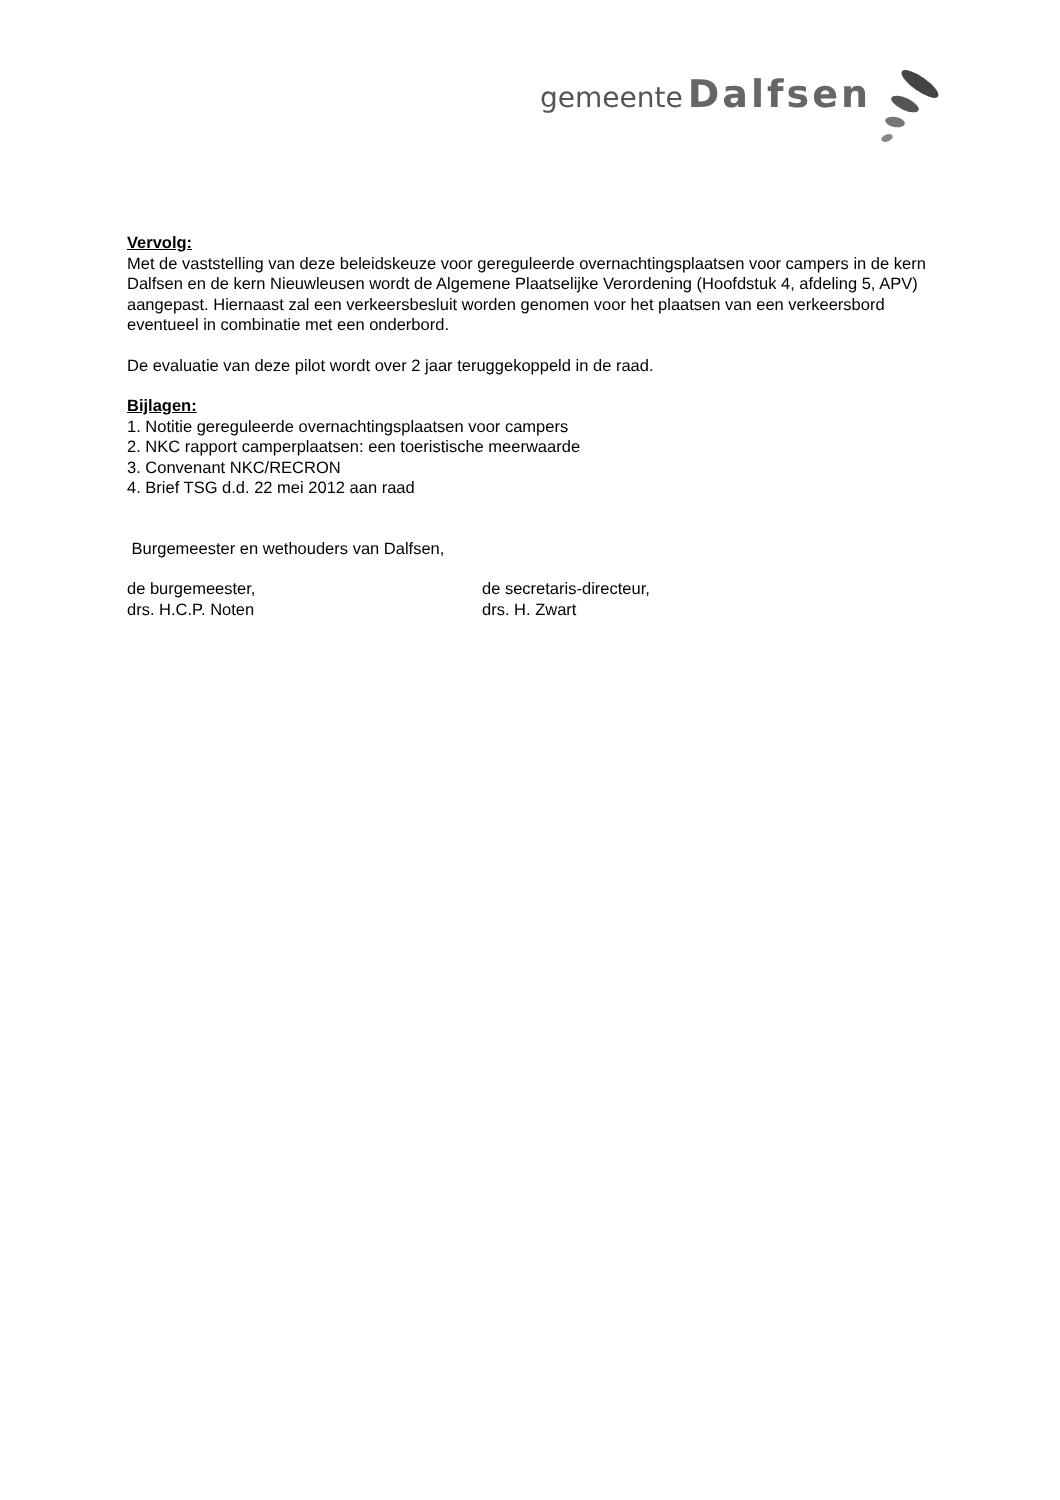gemeente Dalfsen
Vervolg:
Met de vaststelling van deze beleidskeuze voor gereguleerde overnachtingsplaatsen voor campers in de kern Dalfsen en de kern Nieuwleusen wordt de Algemene Plaatselijke Verordening (Hoofdstuk 4, afdeling 5, APV) aangepast. Hiernaast zal een verkeersbesluit worden genomen voor het plaatsen van een verkeersbord eventueel in combinatie met een onderbord.
De evaluatie van deze pilot wordt over 2 jaar teruggekoppeld in de raad.
Bijlagen:
1. Notitie gereguleerde overnachtingsplaatsen voor campers
2. NKC rapport camperplaatsen: een toeristische meerwaarde
3. Convenant NKC/RECRON
4. Brief TSG d.d. 22 mei 2012 aan raad
Burgemeester en wethouders van Dalfsen,
de burgemeester,
drs. H.C.P. Noten
de secretaris-directeur,
drs. H. Zwart